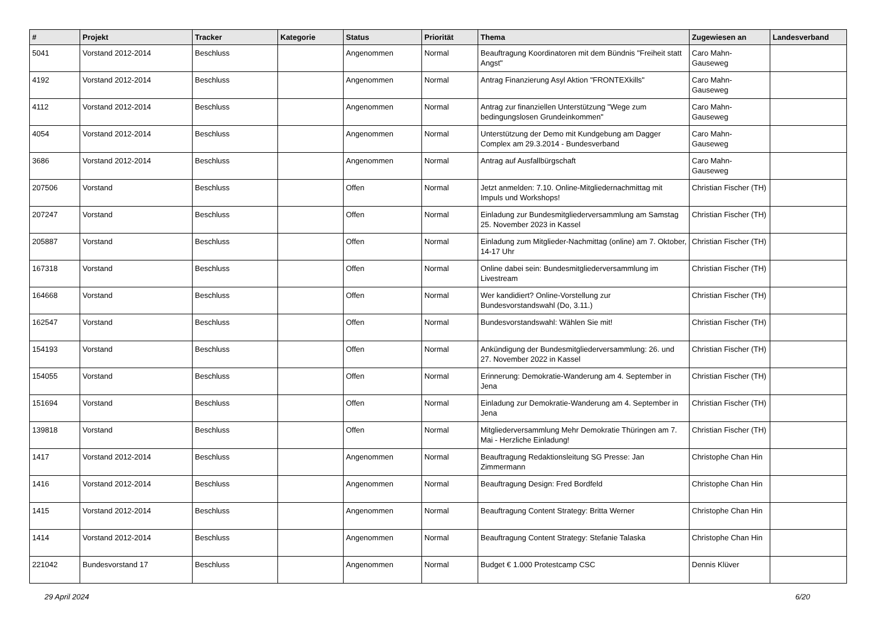| # | Projekt | Tracker | Kategorie | Status | Priorität | Thema | Zugewiesen an | Landesverband |
| --- | --- | --- | --- | --- | --- | --- | --- | --- |
| 5041 | Vorstand 2012-2014 | Beschluss | | Angenommen | Normal | Beauftragung Koordinatoren mit dem Bündnis "Freiheit statt Angst" | Caro Mahn-Gauseweg | |
| 4192 | Vorstand 2012-2014 | Beschluss | | Angenommen | Normal | Antrag Finanzierung Asyl Aktion "FRONTEXkills" | Caro Mahn-Gauseweg | |
| 4112 | Vorstand 2012-2014 | Beschluss | | Angenommen | Normal | Antrag zur finanziellen Unterstützung "Wege zum bedingungslosen Grundeinkommen" | Caro Mahn-Gauseweg | |
| 4054 | Vorstand 2012-2014 | Beschluss | | Angenommen | Normal | Unterstützung der Demo mit Kundgebung am Dagger Complex am 29.3.2014 - Bundesverband | Caro Mahn-Gauseweg | |
| 3686 | Vorstand 2012-2014 | Beschluss | | Angenommen | Normal | Antrag auf Ausfallbürgschaft | Caro Mahn-Gauseweg | |
| 207506 | Vorstand | Beschluss | | Offen | Normal | Jetzt anmelden: 7.10. Online-Mitgliedernachmittag mit Impuls und Workshops! | Christian Fischer (TH) | |
| 207247 | Vorstand | Beschluss | | Offen | Normal | Einladung zur Bundesmitgliederversammlung am Samstag 25. November 2023 in Kassel | Christian Fischer (TH) | |
| 205887 | Vorstand | Beschluss | | Offen | Normal | Einladung zum Mitglieder-Nachmittag (online) am 7. Oktober, 14-17 Uhr | Christian Fischer (TH) | |
| 167318 | Vorstand | Beschluss | | Offen | Normal | Online dabei sein: Bundesmitgliederversammlung im Livestream | Christian Fischer (TH) | |
| 164668 | Vorstand | Beschluss | | Offen | Normal | Wer kandidiert? Online-Vorstellung zur Bundesvorstandswahl (Do, 3.11.) | Christian Fischer (TH) | |
| 162547 | Vorstand | Beschluss | | Offen | Normal | Bundesvorstandswahl: Wählen Sie mit! | Christian Fischer (TH) | |
| 154193 | Vorstand | Beschluss | | Offen | Normal | Ankündigung der Bundesmitgliederversammlung: 26. und 27. November 2022 in Kassel | Christian Fischer (TH) | |
| 154055 | Vorstand | Beschluss | | Offen | Normal | Erinnerung: Demokratie-Wanderung am 4. September in Jena | Christian Fischer (TH) | |
| 151694 | Vorstand | Beschluss | | Offen | Normal | Einladung zur Demokratie-Wanderung am 4. September in Jena | Christian Fischer (TH) | |
| 139818 | Vorstand | Beschluss | | Offen | Normal | Mitgliederversammlung Mehr Demokratie Thüringen am 7. Mai - Herzliche Einladung! | Christian Fischer (TH) | |
| 1417 | Vorstand 2012-2014 | Beschluss | | Angenommen | Normal | Beauftragung Redaktionsleitung SG Presse: Jan Zimmermann | Christophe Chan Hin | |
| 1416 | Vorstand 2012-2014 | Beschluss | | Angenommen | Normal | Beauftragung Design: Fred Bordfeld | Christophe Chan Hin | |
| 1415 | Vorstand 2012-2014 | Beschluss | | Angenommen | Normal | Beauftragung Content Strategy: Britta Werner | Christophe Chan Hin | |
| 1414 | Vorstand 2012-2014 | Beschluss | | Angenommen | Normal | Beauftragung Content Strategy: Stefanie Talaska | Christophe Chan Hin | |
| 221042 | Bundesvorstand 17 | Beschluss | | Angenommen | Normal | Budget € 1.000 Protestcamp CSC | Dennis Klüver | |
29 April 2024 6/20